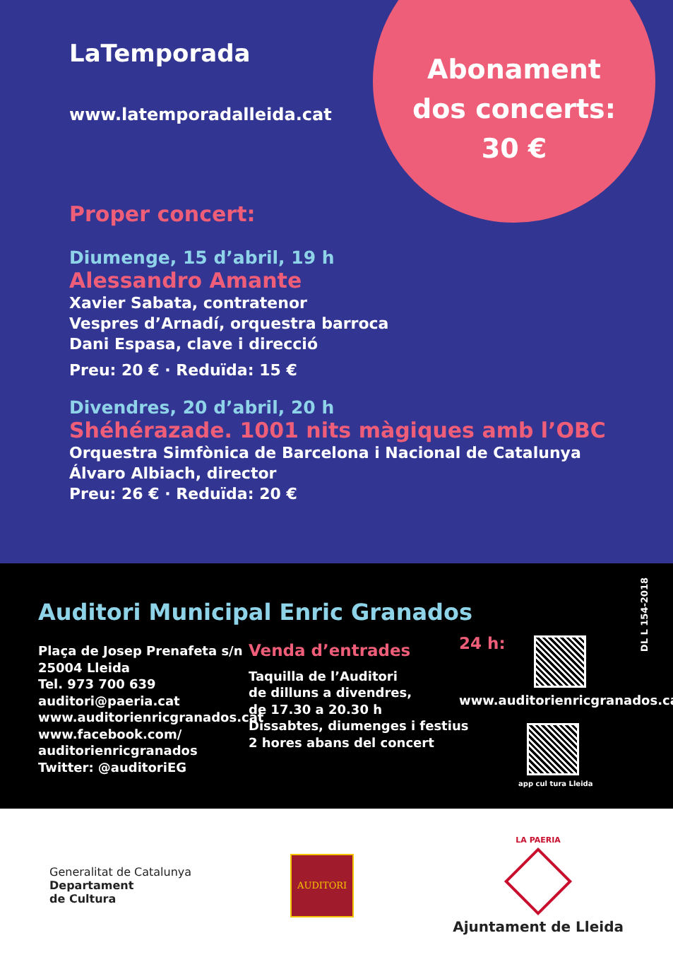Abonament
dos concerts:
30 €
LaTemporada
www.latemporadalleida.cat
Proper concert:
Diumenge, 15 d’abril, 19 h
Alessandro Amante
Xavier Sabata, contratenor
Vespres d’Arnadí, orquestra barroca
Dani Espasa, clave i direcció
Preu: 20 € · Reduïda: 15 €
Divendres, 20 d’abril, 20 h
Shéhérazade. 1001 nits màgiques amb l’OBC
Orquestra Simfònica de Barcelona i Nacional de Catalunya
Álvaro Albiach, director
Preu: 26 € · Reduïda: 20 €
Auditori Municipal Enric Granados
DL L 154-2018
Plaça de Josep Prenafeta s/n
25004 Lleida
Tel. 973 700 639
auditori@paeria.cat
www.auditorienricgranados.cat
www.facebook.com/
auditorienricgranados
Twitter: @auditoriEG
Venda d’entrades
Taquilla de l’Auditori
de dilluns a divendres,
de 17.30 a 20.30 h
Dissabtes, diumenges i festius
2 hores abans del concert
24 h:
www.auditorienricgranados.cat
app cul tura Lleida
Generalitat de Catalunya
Departament
de Cultura
AUDITORI
LA PAERIA
Ajuntament de Lleida